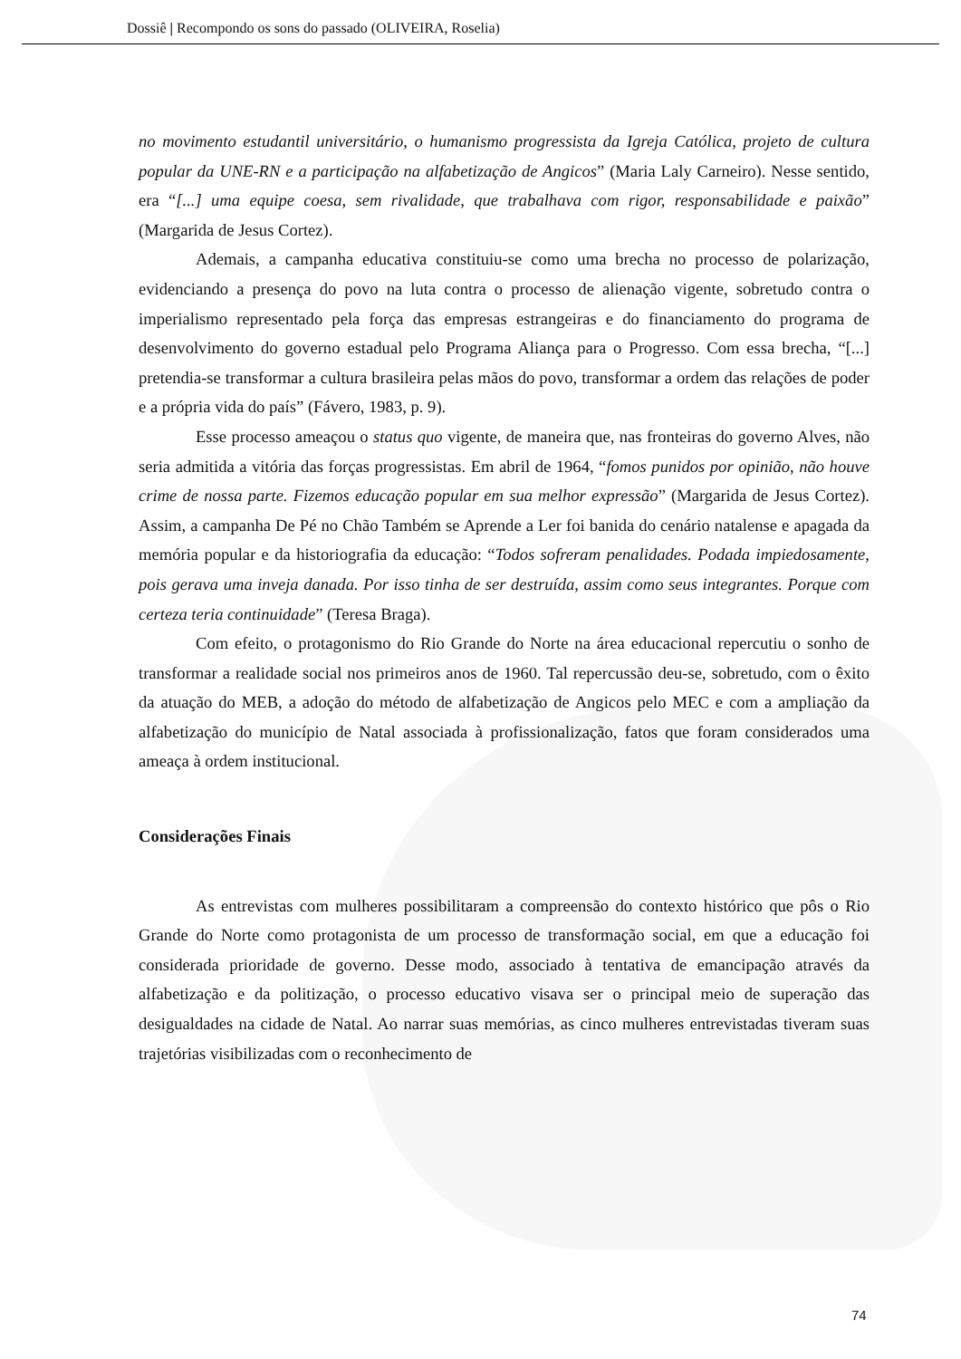Dossiê | Recompondo os sons do passado (OLIVEIRA, Roselia)
no movimento estudantil universitário, o humanismo progressista da Igreja Católica, projeto de cultura popular da UNE-RN e a participação na alfabetização de Angicos” (Maria Laly Carneiro). Nesse sentido, era “[...] uma equipe coesa, sem rivalidade, que trabalhava com rigor, responsabilidade e paixão” (Margarida de Jesus Cortez).
Ademais, a campanha educativa constituiu-se como uma brecha no processo de polarização, evidenciando a presença do povo na luta contra o processo de alienação vigente, sobretudo contra o imperialismo representado pela força das empresas estrangeiras e do financiamento do programa de desenvolvimento do governo estadual pelo Programa Aliança para o Progresso. Com essa brecha, “[...] pretendia-se transformar a cultura brasileira pelas mãos do povo, transformar a ordem das relações de poder e a própria vida do país” (Fávero, 1983, p. 9).
Esse processo ameaçou o status quo vigente, de maneira que, nas fronteiras do governo Alves, não seria admitida a vitória das forças progressistas. Em abril de 1964, “fomos punidos por opinião, não houve crime de nossa parte. Fizemos educação popular em sua melhor expressão” (Margarida de Jesus Cortez). Assim, a campanha De Pé no Chão Também se Aprende a Ler foi banida do cenário natalense e apagada da memória popular e da historiografia da educação: “Todos sofreram penalidades. Podada impiedosamente, pois gerava uma inveja danada. Por isso tinha de ser destruída, assim como seus integrantes. Porque com certeza teria continuidade” (Teresa Braga).
Com efeito, o protagonismo do Rio Grande do Norte na área educacional repercutiu o sonho de transformar a realidade social nos primeiros anos de 1960. Tal repercussão deu-se, sobretudo, com o êxito da atuação do MEB, a adoção do método de alfabetização de Angicos pelo MEC e com a ampliação da alfabetização do município de Natal associada à profissionalização, fatos que foram considerados uma ameaça à ordem institucional.
Considerações Finais
As entrevistas com mulheres possibilitaram a compreensão do contexto histórico que pôs o Rio Grande do Norte como protagonista de um processo de transformação social, em que a educação foi considerada prioridade de governo. Desse modo, associado à tentativa de emancipação através da alfabetização e da politização, o processo educativo visava ser o principal meio de superação das desigualdades na cidade de Natal. Ao narrar suas memórias, as cinco mulheres entrevistadas tiveram suas trajetórias visibilizadas com o reconhecimento de
74